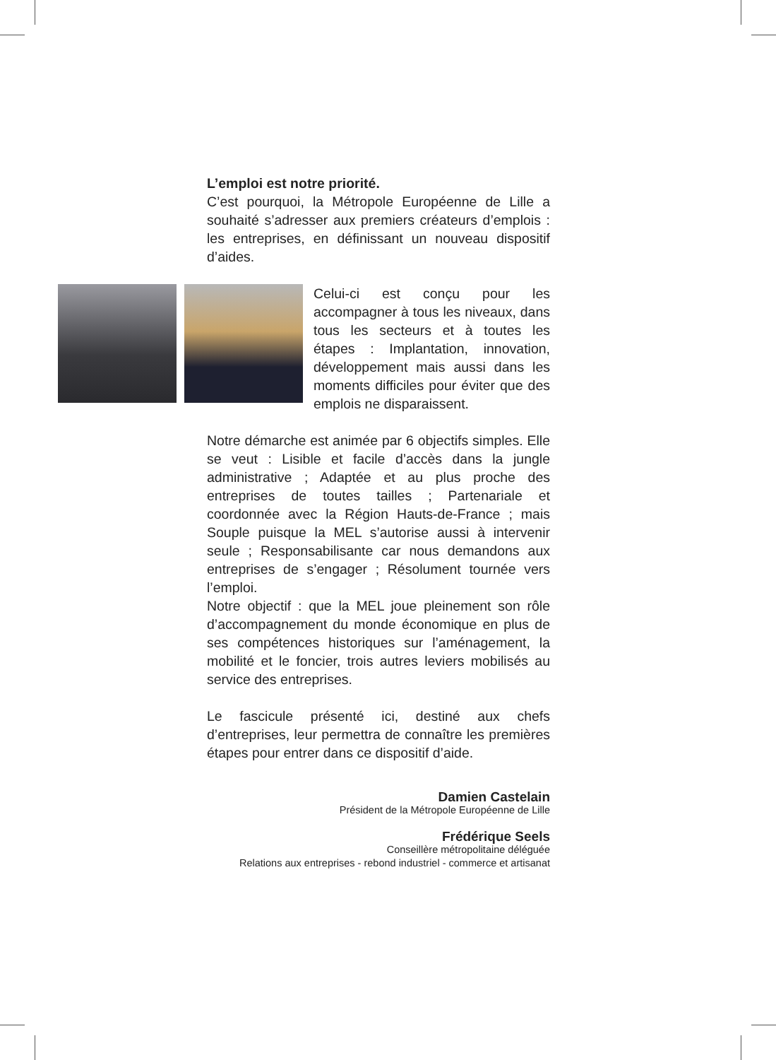L’emploi est notre priorité.
C’est pourquoi, la Métropole Européenne de Lille a souhaité s’adresser aux premiers créateurs d’emplois : les entreprises, en définissant un nouveau dispositif d’aides.
Celui-ci est conçu pour les accompagner à tous les niveaux, dans tous les secteurs et à toutes les étapes : Implantation, innovation, développement mais aussi dans les moments difficiles pour éviter que des emplois ne disparaissent.
Notre démarche est animée par 6 objectifs simples. Elle se veut : Lisible et facile d’accès dans la jungle administrative ; Adaptée et au plus proche des entreprises de toutes tailles ; Partenariale et coordonnée avec la Région Hauts-de-France ; mais Souple puisque la MEL s’autorise aussi à intervenir seule ; Responsabilisante car nous demandons aux entreprises de s’engager ; Résolument tournée vers l’emploi.
Notre objectif : que la MEL joue pleinement son rôle d’accompagnement du monde économique en plus de ses compétences historiques sur l’aménagement, la mobilité et le foncier, trois autres leviers mobilisés au service des entreprises.
Le fascicule présenté ici, destiné aux chefs d’entreprises, leur permettra de connaître les premières étapes pour entrer dans ce dispositif d’aide.
Damien Castelain
Président de la Métropole Européenne de Lille
Frédérique Seels
Conseillère métropolitaine déléguée
Relations aux entreprises - rebond industriel - commerce et artisanat